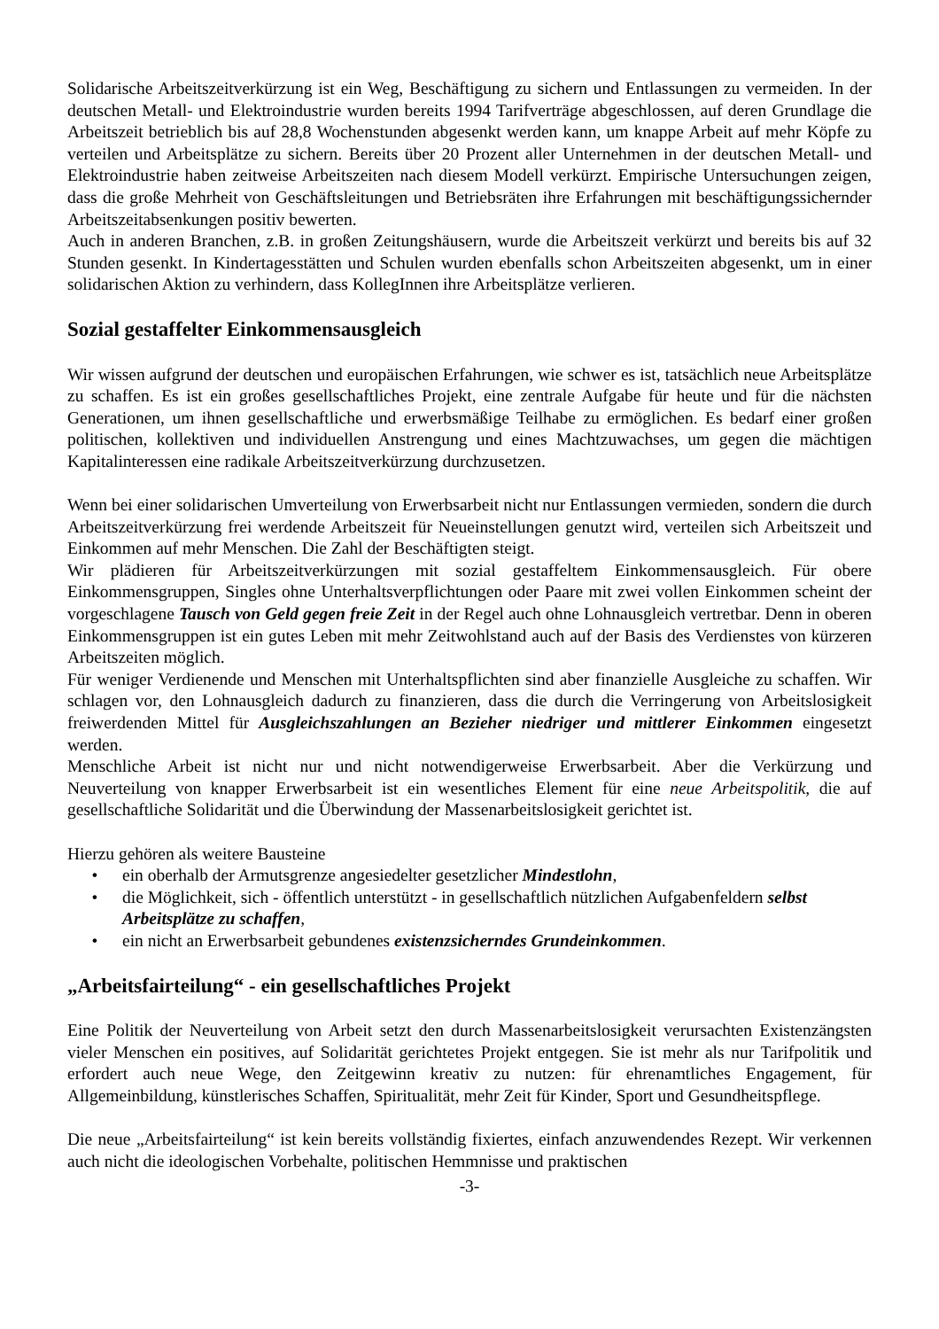Solidarische Arbeitszeitverkürzung ist ein Weg, Beschäftigung zu sichern und Entlassungen zu vermeiden. In der deutschen Metall- und Elektroindustrie wurden bereits 1994 Tarifverträge abgeschlossen, auf deren Grundlage die Arbeitszeit betrieblich bis auf 28,8 Wochenstunden abgesenkt werden kann, um knappe Arbeit auf mehr Köpfe zu verteilen und Arbeitsplätze zu sichern. Bereits über 20 Prozent aller Unternehmen in der deutschen Metall- und Elektroindustrie haben zeitweise Arbeitszeiten nach diesem Modell verkürzt. Empirische Untersuchungen zeigen, dass die große Mehrheit von Geschäftsleitungen und Betriebsräten ihre Erfahrungen mit beschäftigungssichernder Arbeitszeitabsenkungen positiv bewerten.
Auch in anderen Branchen, z.B. in großen Zeitungshäusern, wurde die Arbeitszeit verkürzt und bereits bis auf 32 Stunden gesenkt. In Kindertagesstätten und Schulen wurden ebenfalls schon Arbeitszeiten abgesenkt, um in einer solidarischen Aktion zu verhindern, dass KollegInnen ihre Arbeitsplätze verlieren.
Sozial gestaffelter Einkommensausgleich
Wir wissen aufgrund der deutschen und europäischen Erfahrungen, wie schwer es ist, tatsächlich neue Arbeitsplätze zu schaffen. Es ist ein großes gesellschaftliches Projekt, eine zentrale Aufgabe für heute und für die nächsten Generationen, um ihnen gesellschaftliche und erwerbsmäßige Teilhabe zu ermöglichen. Es bedarf einer großen politischen, kollektiven und individuellen Anstrengung und eines Machtzuwachses, um gegen die mächtigen Kapitalinteressen eine radikale Arbeitszeitverkürzung durchzusetzen.
Wenn bei einer solidarischen Umverteilung von Erwerbsarbeit nicht nur Entlassungen vermieden, sondern die durch Arbeitszeitverkürzung frei werdende Arbeitszeit für Neueinstellungen genutzt wird, verteilen sich Arbeitszeit und Einkommen auf mehr Menschen. Die Zahl der Beschäftigten steigt.
Wir plädieren für Arbeitszeitverkürzungen mit sozial gestaffeltem Einkommensausgleich. Für obere Einkommensgruppen, Singles ohne Unterhaltsverpflichtungen oder Paare mit zwei vollen Einkommen scheint der vorgeschlagene Tausch von Geld gegen freie Zeit in der Regel auch ohne Lohnausgleich vertretbar. Denn in oberen Einkommensgruppen ist ein gutes Leben mit mehr Zeitwohlstand auch auf der Basis des Verdienstes von kürzeren Arbeitszeiten möglich.
Für weniger Verdienende und Menschen mit Unterhaltspflichten sind aber finanzielle Ausgleiche zu schaffen. Wir schlagen vor, den Lohnausgleich dadurch zu finanzieren, dass die durch die Verringerung von Arbeitslosigkeit freiwerdenden Mittel für Ausgleichszahlungen an Bezieher niedriger und mittlerer Einkommen eingesetzt werden.
Menschliche Arbeit ist nicht nur und nicht notwendigerweise Erwerbsarbeit. Aber die Verkürzung und Neuverteilung von knapper Erwerbsarbeit ist ein wesentliches Element für eine neue Arbeitspolitik, die auf gesellschaftliche Solidarität und die Überwindung der Massenarbeitslosigkeit gerichtet ist.
Hierzu gehören als weitere Bausteine
• ein oberhalb der Armutsgrenze angesiedelter gesetzlicher Mindestlohn,
• die Möglichkeit, sich - öffentlich unterstützt - in gesellschaftlich nützlichen Aufgabenfeldern selbst Arbeitsplätze zu schaffen,
• ein nicht an Erwerbsarbeit gebundenes existenzsicherndes Grundeinkommen.
„Arbeitsfairteilung“ - ein gesellschaftliches Projekt
Eine Politik der Neuverteilung von Arbeit setzt den durch Massenarbeitslosigkeit verursachten Existenzängsten vieler Menschen ein positives, auf Solidarität gerichtetes Projekt entgegen. Sie ist mehr als nur Tarifpolitik und erfordert auch neue Wege, den Zeitgewinn kreativ zu nutzen: für ehrenamtliches Engagement, für Allgemeinbildung, künstlerisches Schaffen, Spiritualität, mehr Zeit für Kinder, Sport und Gesundheitspflege.
Die neue „Arbeitsfairteilung“ ist kein bereits vollständig fixiertes, einfach anzuwendendes Rezept. Wir verkennen auch nicht die ideologischen Vorbehalte, politischen Hemmnisse und praktischen
-3-